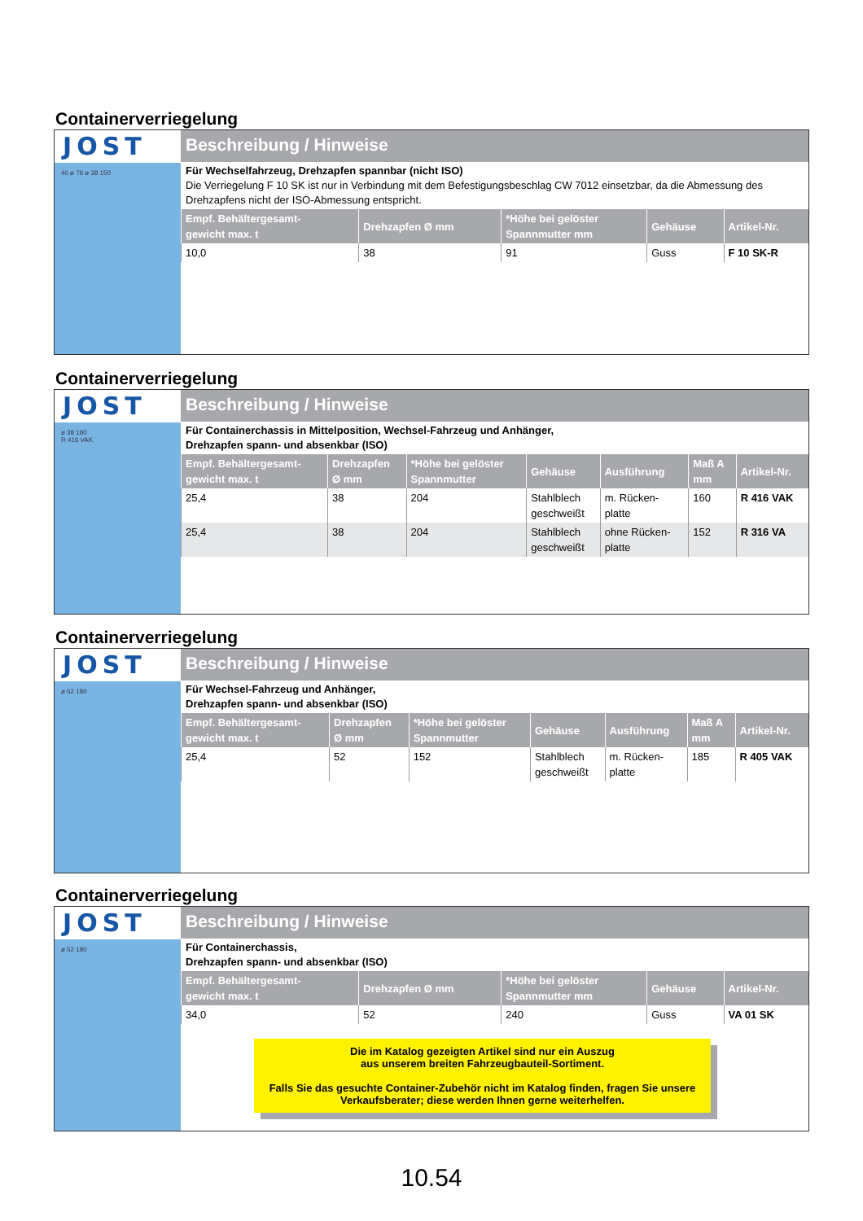Containerverriegelung
JOST
40 ø 76 ø 38 150
Beschreibung / Hinweise
Für Wechselfahrzeug, Drehzapfen spannbar (nicht ISO)
Die Verriegelung F 10 SK ist nur in Verbindung mit dem Befestigungsbeschlag CW 7012 einsetzbar, da die Abmessung des Drehzapfens nicht der ISO-Abmessung entspricht.
| Empf. Behältergesamt- gewicht max. t | Drehzapfen Ø mm | *Höhe bei gelöster Spannmutter mm | Gehäuse | Artikel-Nr. |
| --- | --- | --- | --- | --- |
| 10,0 | 38 | 91 | Guss | F 10 SK-R |
Containerverriegelung
JOST
ø 38 180
R 416 VAK
Beschreibung / Hinweise
Für Containerchassis in Mittelposition, Wechsel-Fahrzeug und Anhänger,
Drehzapfen spann- und absenkbar (ISO)
| Empf. Behältergesamt- gewicht max. t | Drehzapfen Ø mm | *Höhe bei gelöster Spannmutter | Gehäuse | Ausführung | Maß A mm | Artikel-Nr. |
| --- | --- | --- | --- | --- | --- | --- |
| 25,4 | 38 | 204 | Stahlblech geschweißt | m. Rücken- platte | 160 | R 416 VAK |
| 25,4 | 38 | 204 | Stahlblech geschweißt | ohne Rücken- platte | 152 | R 316 VA |
Containerverriegelung
JOST
ø 52 180
Beschreibung / Hinweise
Für Wechsel-Fahrzeug und Anhänger,
Drehzapfen spann- und absenkbar (ISO)
| Empf. Behältergesamt- gewicht max. t | Drehzapfen Ø mm | *Höhe bei gelöster Spannmutter | Gehäuse | Ausführung | Maß A mm | Artikel-Nr. |
| --- | --- | --- | --- | --- | --- | --- |
| 25,4 | 52 | 152 | Stahlblech geschweißt | m. Rücken- platte | 185 | R 405 VAK |
Containerverriegelung
JOST
ø 52 180
Beschreibung / Hinweise
Für Containerchassis,
Drehzapfen spann- und absenkbar (ISO)
| Empf. Behältergesamt- gewicht max. t | Drehzapfen Ø mm | *Höhe bei gelöster Spannmutter mm | Gehäuse | Artikel-Nr. |
| --- | --- | --- | --- | --- |
| 34,0 | 52 | 240 | Guss | VA 01 SK |
Die im Katalog gezeigten Artikel sind nur ein Auszug
aus unserem breiten Fahrzeugbauteil-Sortiment.
Falls Sie das gesuchte Container-Zubehör nicht im Katalog finden, fragen Sie unsere Verkaufsberater; diese werden Ihnen gerne weiterhelfen.
10.54